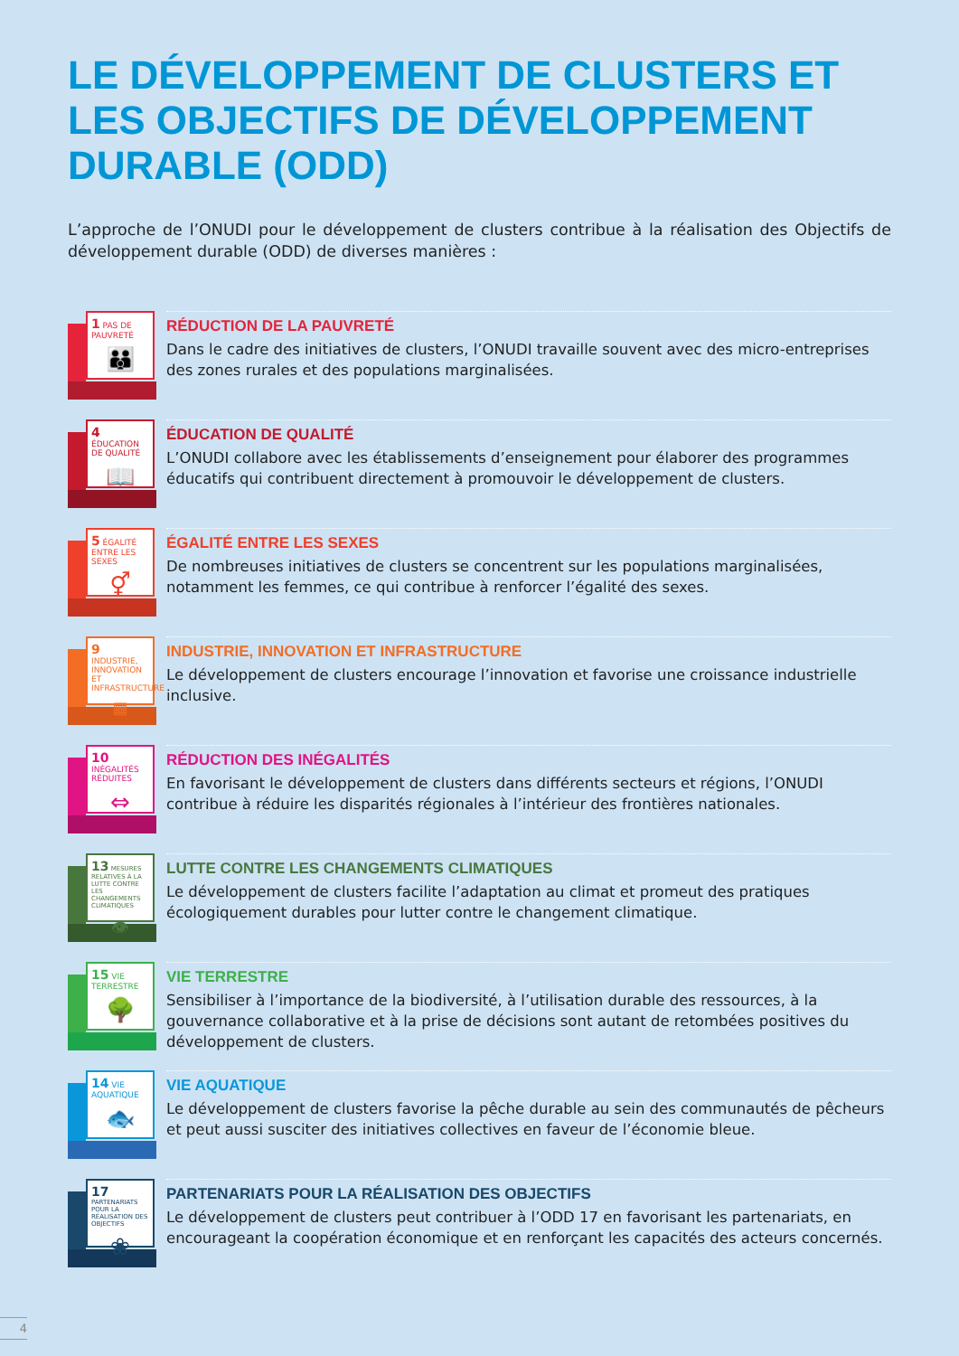LE DÉVELOPPEMENT DE CLUSTERS ET LES OBJECTIFS DE DÉVELOPPEMENT DURABLE (ODD)
L’approche de l’ONUDI pour le développement de clusters contribue à la réalisation des Objectifs de développement durable (ODD) de diverses manières :
1 PAS DE PAUVRETÉ
👪
RÉDUCTION DE LA PAUVRETÉ
Dans le cadre des initiatives de clusters, l’ONUDI travaille souvent avec des micro-entreprises des zones rurales et des populations marginalisées.
4 ÉDUCATION DE QUALITÉ
📖
ÉDUCATION DE QUALITÉ
L’ONUDI collabore avec les établissements d’enseignement pour élaborer des programmes éducatifs qui contribuent directement à promouvoir le développement de clusters.
5 ÉGALITÉ ENTRE LES SEXES
⚥
ÉGALITÉ ENTRE LES SEXES
De nombreuses initiatives de clusters se concentrent sur les populations marginalisées, notamment les femmes, ce qui contribue à renforcer l’égalité des sexes.
9 INDUSTRIE, INNOVATION ET INFRASTRUCTURE
▦
INDUSTRIE, INNOVATION ET INFRASTRUCTURE
Le développement de clusters encourage l’innovation et favorise une croissance industrielle inclusive.
10 INÉGALITÉS RÉDUITES
⇔
RÉDUCTION DES INÉGALITÉS
En favorisant le développement de clusters dans différents secteurs et régions, l’ONUDI contribue à réduire les disparités régionales à l’intérieur des frontières nationales.
13 MESURES RELATIVES À LA LUTTE CONTRE LES CHANGEMENTS CLIMATIQUES
👁
LUTTE CONTRE LES CHANGEMENTS CLIMATIQUES
Le développement de clusters facilite l’adaptation au climat et promeut des pratiques écologiquement durables pour lutter contre le changement climatique.
15 VIE TERRESTRE
🌳
VIE TERRESTRE
Sensibiliser à l’importance de la biodiversité, à l’utilisation durable des ressources, à la gouvernance collaborative et à la prise de décisions sont autant de retombées positives du développement de clusters.
14 VIE AQUATIQUE
🐟
VIE AQUATIQUE
Le développement de clusters favorise la pêche durable au sein des communautés de pêcheurs et peut aussi susciter des initiatives collectives en faveur de l’économie bleue.
17 PARTENARIATS POUR LA RÉALISATION DES OBJECTIFS
❀
PARTENARIATS POUR LA RÉALISATION DES OBJECTIFS
Le développement de clusters peut contribuer à l’ODD 17 en favorisant les partenariats, en encourageant la coopération économique et en renforçant les capacités des acteurs concernés.
4